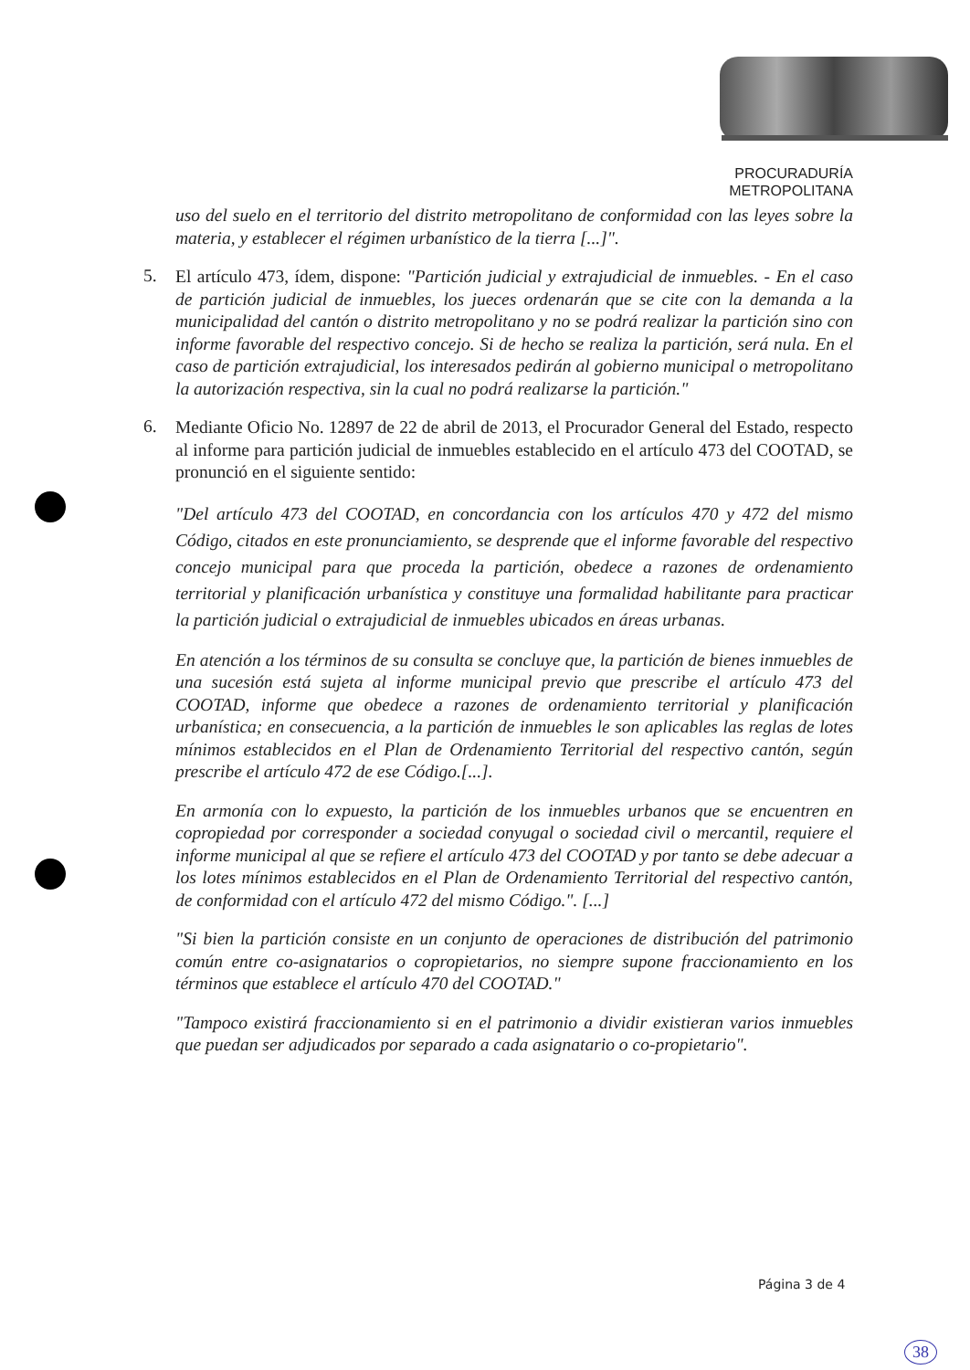PROCURADURÍA
METROPOLITANA
uso del suelo en el territorio del distrito metropolitano de conformidad con las leyes sobre la materia, y establecer el régimen urbanístico de la tierra [...]".
5.
El artículo 473, ídem, dispone: "Partición judicial y extrajudicial de inmuebles. - En el caso de partición judicial de inmuebles, los jueces ordenarán que se cite con la demanda a la municipalidad del cantón o distrito metropolitano y no se podrá realizar la partición sino con informe favorable del respectivo concejo. Si de hecho se realiza la partición, será nula. En el caso de partición extrajudicial, los interesados pedirán al gobierno municipal o metropolitano la autorización respectiva, sin la cual no podrá realizarse la partición."
6.
Mediante Oficio No. 12897 de 22 de abril de 2013, el Procurador General del Estado, respecto al informe para partición judicial de inmuebles establecido en el artículo 473 del COOTAD, se pronunció en el siguiente sentido:
"Del artículo 473 del COOTAD, en concordancia con los artículos 470 y 472 del mismo Código, citados en este pronunciamiento, se desprende que el informe favorable del respectivo concejo municipal para que proceda la partición, obedece a razones de ordenamiento territorial y planificación urbanística y constituye una formalidad habilitante para practicar la partición judicial o extrajudicial de inmuebles ubicados en áreas urbanas.
En atención a los términos de su consulta se concluye que, la partición de bienes inmuebles de una sucesión está sujeta al informe municipal previo que prescribe el artículo 473 del COOTAD, informe que obedece a razones de ordenamiento territorial y planificación urbanística; en consecuencia, a la partición de inmuebles le son aplicables las reglas de lotes mínimos establecidos en el Plan de Ordenamiento Territorial del respectivo cantón, según prescribe el artículo 472 de ese Código.[...].
En armonía con lo expuesto, la partición de los inmuebles urbanos que se encuentren en copropiedad por corresponder a sociedad conyugal o sociedad civil o mercantil, requiere el informe municipal al que se refiere el artículo 473 del COOTAD y por tanto se debe adecuar a los lotes mínimos establecidos en el Plan de Ordenamiento Territorial del respectivo cantón, de conformidad con el artículo 472 del mismo Código.". [...]
"Si bien la partición consiste en un conjunto de operaciones de distribución del patrimonio común entre co-asignatarios o copropietarios, no siempre supone fraccionamiento en los términos que establece el artículo 470 del COOTAD."
"Tampoco existirá fraccionamiento si en el patrimonio a dividir existieran varios inmuebles que puedan ser adjudicados por separado a cada asignatario o co-propietario".
Página 3 de 4
38